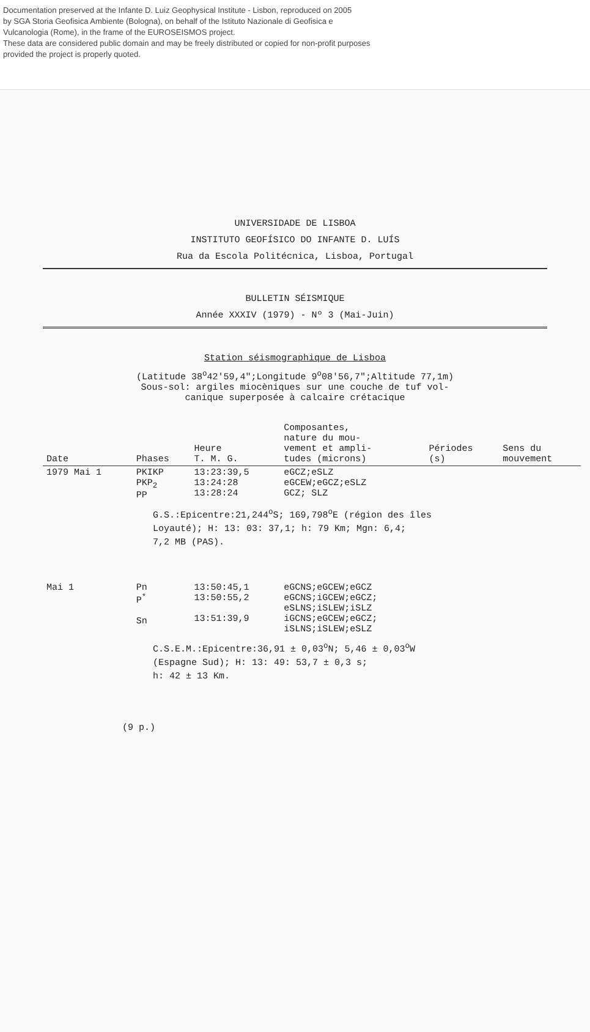Documentation preserved at the Infante D. Luiz Geophysical Institute - Lisbon, reproduced on 2005
by SGA Storia Geofisica Ambiente (Bologna), on behalf of the Istituto Nazionale di Geofisica e
Vulcanologia (Rome), in the frame of the EUROSEISMOS project.
These data are considered public domain and may be freely distributed or copied for non-profit purposes
provided the project is properly quoted.
UNIVERSIDADE DE LISBOA
INSTITUTO GEOFÍSICO DO INFANTE D. LUÍS
Rua da Escola Politécnica, Lisboa, Portugal
BULLETIN SÉISMIQUE
Année XXXIV (1979) - Nº 3 (Mai-Juin)
Station séismographique de Lisboa
(Latitude 38<sup>o</sup>42'59,4";Longitude 9<sup>o</sup>08'56,7";Altitude 77,1m)
Sous-sol: argiles miocèniques sur une couche de tuf vol-
canique superposée à calcaire crétacique
| Date | Phases | Heure T. M. G. | Composantes, nature du mou- vement et ampli- tudes (microns) | Périodes (s) | Sens du mouvement |
| --- | --- | --- | --- | --- | --- |
| 1979 Mai 1 | PKIKP PKP<sub>2</sub> PP | 13:23:39,5 13:24:28 13:28:24 | eGCZ;eSLZ eGCEW;eGCZ;eSLZ GCZ; SLZ | | |
| G.S.:Epicentre:21,244<sup>o</sup>S; 169,798<sup>o</sup>E (région des îles Loyauté); H: 13: 03: 37,1; h: 79 Km; Mgn: 6,4; 7,2 MB (PAS). | | | | | |
| Mai 1 | Pn P<sup>*</sup> Sn | 13:50:45,1 13:50:55,2 13:51:39,9 | eGCNS;eGCEW;eGCZ eGCNS;iGCEW;eGCZ; eSLNS;iSLEW;iSLZ iGCNS;eGCEW;eGCZ; iSLNS;iSLEW;eSLZ | | |
| C.S.E.M.:Epicentre:36,91 ± 0,03<sup>o</sup>N; 5,46 ± 0,03<sup>o</sup>W (Espagne Sud); H: 13: 49: 53,7 ± 0,3 s; h: 42 ± 13 Km. | | | | | |
(9 p.)